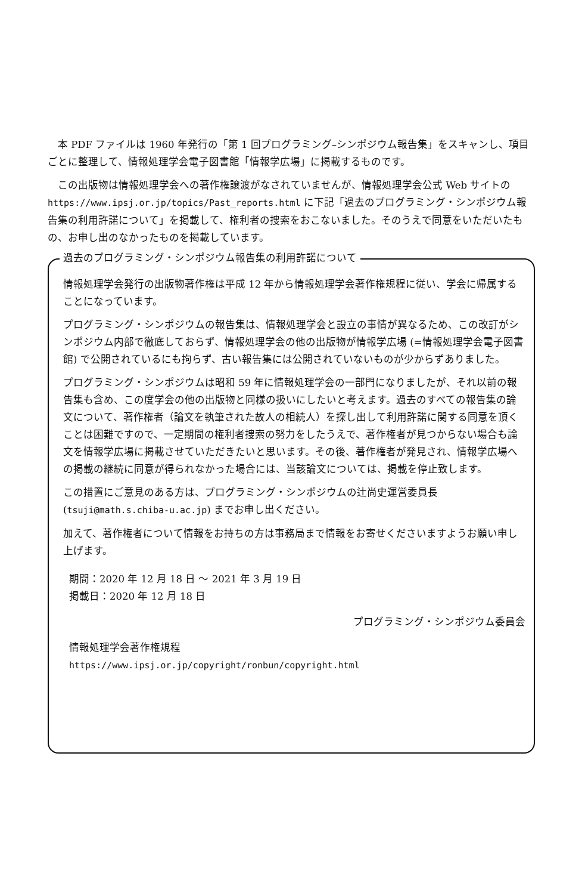本 PDF ファイルは 1960 年発行の「第 1 回プログラミング–シンポジウム報告集」をスキャンし、項目ごとに整理して、情報処理学会電子図書館「情報学広場」に掲載するものです。
この出版物は情報処理学会への著作権譲渡がなされていませんが、情報処理学会公式 Web サイトの https://www.ipsj.or.jp/topics/Past_reports.html に下記「過去のプログラミング・シンポジウム報告集の利用許諾について」を掲載して、権利者の捜索をおこないました。そのうえで同意をいただいたもの、お申し出のなかったものを掲載しています。
過去のプログラミング・シンポジウム報告集の利用許諾について
情報処理学会発行の出版物著作権は平成 12 年から情報処理学会著作権規程に従い、学会に帰属することになっています。
プログラミング・シンポジウムの報告集は、情報処理学会と設立の事情が異なるため、この改訂がシンポジウム内部で徹底しておらず、情報処理学会の他の出版物が情報学広場 (=情報処理学会電子図書館) で公開されているにも拘らず、古い報告集には公開されていないものが少からずありました。
プログラミング・シンポジウムは昭和 59 年に情報処理学会の一部門になりましたが、それ以前の報告集も含め、この度学会の他の出版物と同様の扱いにしたいと考えます。過去のすべての報告集の論文について、著作権者（論文を執筆された故人の相続人）を探し出して利用許諾に関する同意を頂くことは困難ですので、一定期間の権利者捜索の努力をしたうえで、著作権者が見つからない場合も論文を情報学広場に掲載させていただきたいと思います。その後、著作権者が発見され、情報学広場への掲載の継続に同意が得られなかった場合には、当該論文については、掲載を停止致します。
この措置にご意見のある方は、プログラミング・シンポジウムの辻尚史運営委員長 (tsuji@math.s.chiba-u.ac.jp) までお申し出ください。
加えて、著作権者について情報をお持ちの方は事務局まで情報をお寄せくださいますようお願い申し上げます。
期間：2020 年 12 月 18 日 ～ 2021 年 3 月 19 日
掲載日：2020 年 12 月 18 日
プログラミング・シンポジウム委員会
情報処理学会著作権規程
https://www.ipsj.or.jp/copyright/ronbun/copyright.html